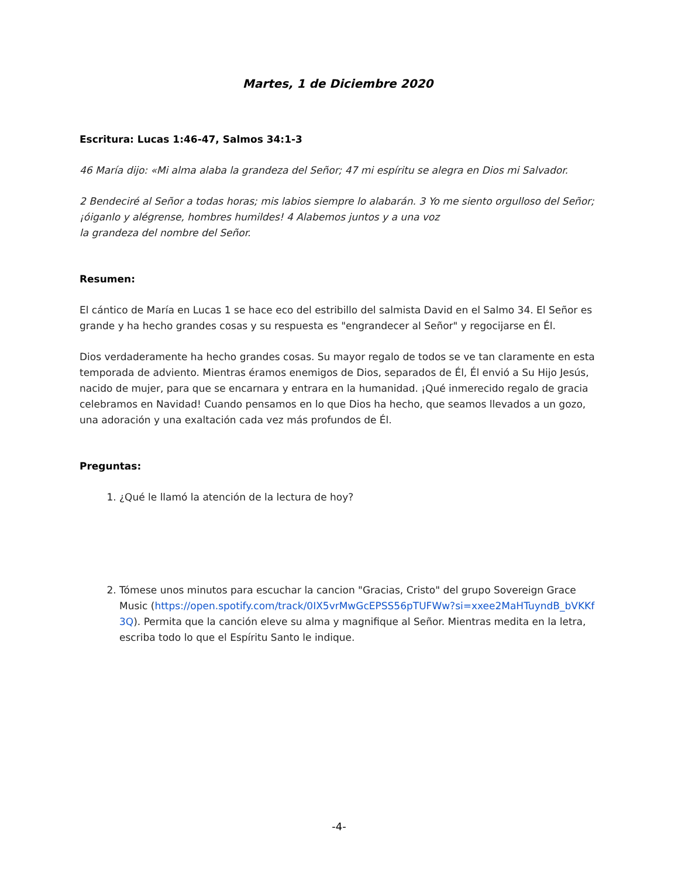Martes, 1 de Diciembre 2020
Escritura: Lucas 1:46-47, Salmos 34:1-3
46 María dijo: «Mi alma alaba la grandeza del Señor; 47 mi espíritu se alegra en Dios mi Salvador.
2 Bendeciré al Señor a todas horas; mis labios siempre lo alabarán. 3 Yo me siento orgulloso del Señor; ¡óiganlo y alégrense, hombres humildes! 4 Alabemos juntos y a una voz
la grandeza del nombre del Señor.
Resumen:
El cántico de María en Lucas 1 se hace eco del estribillo del salmista David en el Salmo 34. El Señor es grande y ha hecho grandes cosas y su respuesta es "engrandecer al Señor" y regocijarse en Él.
Dios verdaderamente ha hecho grandes cosas. Su mayor regalo de todos se ve tan claramente en esta temporada de adviento. Mientras éramos enemigos de Dios, separados de Él, Él envió a Su Hijo Jesús, nacido de mujer, para que se encarnara y entrara en la humanidad. ¡Qué inmerecido regalo de gracia celebramos en Navidad! Cuando pensamos en lo que Dios ha hecho, que seamos llevados a un gozo, una adoración y una exaltación cada vez más profundos de Él.
Preguntas:
1. ¿Qué le llamó la atención de la lectura de hoy?
2. Tómese unos minutos para escuchar la cancion "Gracias, Cristo" del grupo Sovereign Grace Music (https://open.spotify.com/track/0IX5vrMwGcEPSS56pTUFWw?si=xxee2MaHTuyndB_bVKKf3Q). Permita que la canción eleve su alma y magnifique al Señor. Mientras medita en la letra, escriba todo lo que el Espíritu Santo le indique.
-4-